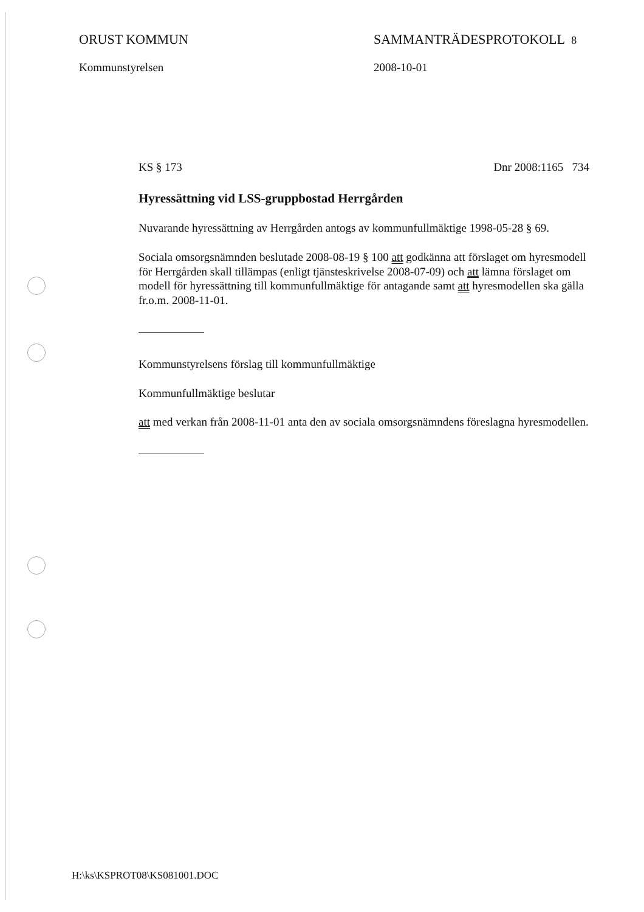ORUST KOMMUN
Kommunstyrelsen
SAMMANTRÄDESPROTOKOLL 8
2008-10-01
KS § 173 Dnr 2008:1165 734
Hyressättning vid LSS-gruppbostad Herrgården
Nuvarande hyressättning av Herrgården antogs av kommunfullmäktige 1998-05-28 § 69.
Sociala omsorgsnämnden beslutade 2008-08-19 § 100 att godkänna att förslaget om hyresmodell för Herrgården skall tillämpas (enligt tjänsteskrivelse 2008-07-09) och att lämna förslaget om modell för hyressättning till kommunfullmäktige för antagande samt att hyresmodellen ska gälla fr.o.m. 2008-11-01.
Kommunstyrelsens förslag till kommunfullmäktige
Kommunfullmäktige beslutar
att med verkan från 2008-11-01 anta den av sociala omsorgsnämndens föreslagna hyresmodellen.
H:\ks\KSPROT08\KS081001.DOC